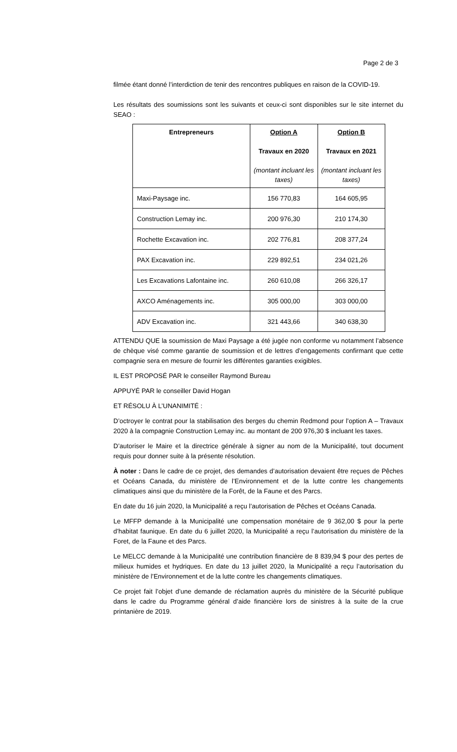Page 2 de 3
filmée étant donné l’interdiction de tenir des rencontres publiques en raison de la COVID-19.
Les résultats des soumissions sont les suivants et ceux-ci sont disponibles sur le site internet du SEAO :
| Entrepreneurs | Option A Travaux en 2020 (montant incluant les taxes) | Option B Travaux en 2021 (montant incluant les taxes) |
| --- | --- | --- |
| Maxi-Paysage inc. | 156 770,83 | 164 605,95 |
| Construction Lemay inc. | 200 976,30 | 210 174,30 |
| Rochette Excavation inc. | 202 776,81 | 208 377,24 |
| PAX Excavation inc. | 229 892,51 | 234 021,26 |
| Les Excavations Lafontaine inc. | 260 610,08 | 266 326,17 |
| AXCO Aménagements inc. | 305 000,00 | 303 000,00 |
| ADV Excavation inc. | 321 443,66 | 340 638,30 |
ATTENDU QUE la soumission de Maxi Paysage a été jugée non conforme vu notamment l’absence de chèque visé comme garantie de soumission et de lettres d’engagements confirmant que cette compagnie sera en mesure de fournir les différentes garanties exigibles.
IL EST PROPOSÉ PAR le conseiller Raymond Bureau
APPUYÉ PAR le conseiller David Hogan
ET RÉSOLU À L’UNANIMITÉ :
D’octroyer le contrat pour la stabilisation des berges du chemin Redmond pour l’option A – Travaux 2020 à la compagnie Construction Lemay inc. au montant de 200 976,30 $ incluant les taxes.
D’autoriser le Maire et la directrice générale à signer au nom de la Municipalité, tout document requis pour donner suite à la présente résolution.
À noter : Dans le cadre de ce projet, des demandes d’autorisation devaient être reçues de Pêches et Océans Canada, du ministère de l’Environnement et de la lutte contre les changements climatiques ainsi que du ministère de la Forêt, de la Faune et des Parcs.
En date du 16 juin 2020, la Municipalité a reçu l’autorisation de Pêches et Océans Canada.
Le MFFP demande à la Municipalité une compensation monétaire de 9 362,00 $ pour la perte d’habitat faunique. En date du 6 juillet 2020, la Municipalité a reçu l’autorisation du ministère de la Foret, de la Faune et des Parcs.
Le MELCC demande à la Municipalité une contribution financière de 8 839,94 $ pour des pertes de milieux humides et hydriques. En date du 13 juillet 2020, la Municipalité a reçu l’autorisation du ministère de l’Environnement et de la lutte contre les changements climatiques.
Ce projet fait l’objet d’une demande de réclamation auprès du ministère de la Sécurité publique dans le cadre du Programme général d’aide financière lors de sinistres à la suite de la crue printanière de 2019.